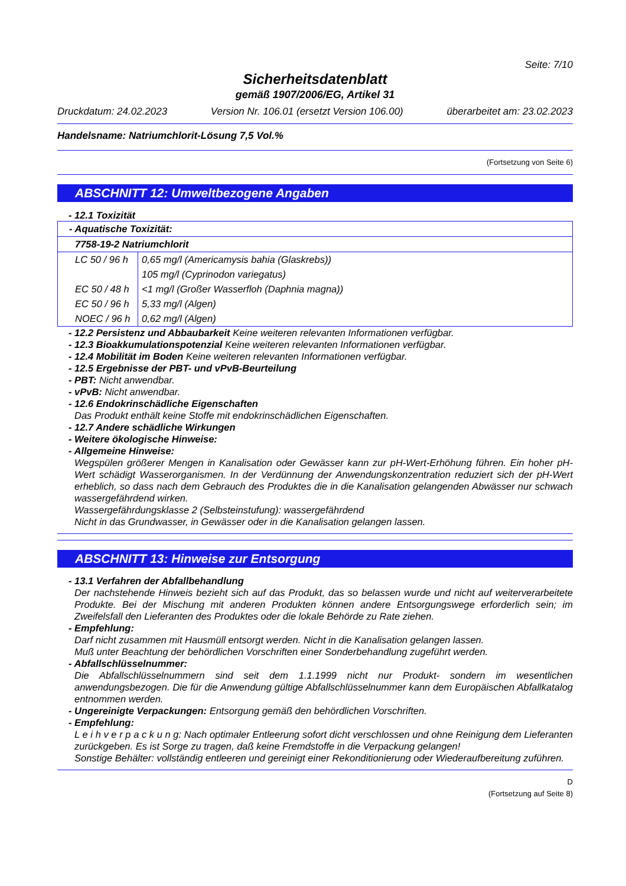Seite: 7/10
Sicherheitsdatenblatt
gemäß 1907/2006/EG, Artikel 31
Druckdatum: 24.02.2023 Version Nr. 106.01 (ersetzt Version 106.00) überarbeitet am: 23.02.2023
Handelsname: Natriumchlorit-Lösung 7,5 Vol.%
(Fortsetzung von Seite 6)
ABSCHNITT 12: Umweltbezogene Angaben
- 12.1 Toxizität
| - Aquatische Toxizität: | |
| 7758-19-2 Natriumchlorit | |
| LC 50 / 96 h | 0,65 mg/l (Americamysis bahia (Glaskrebs)) |
| | 105 mg/l (Cyprinodon variegatus) |
| EC 50 / 48 h | <1 mg/l (Großer Wasserfloh (Daphnia magna)) |
| EC 50 / 96 h | 5,33 mg/l (Algen) |
| NOEC / 96 h | 0,62 mg/l (Algen) |
- 12.2 Persistenz und Abbaubarkeit Keine weiteren relevanten Informationen verfügbar.
- 12.3 Bioakkumulationspotenzial Keine weiteren relevanten Informationen verfügbar.
- 12.4 Mobilität im Boden Keine weiteren relevanten Informationen verfügbar.
- 12.5 Ergebnisse der PBT- und vPvB-Beurteilung
- PBT: Nicht anwendbar.
- vPvB: Nicht anwendbar.
- 12.6 Endokrinschädliche Eigenschaften
Das Produkt enthält keine Stoffe mit endokrinschädlichen Eigenschaften.
- 12.7 Andere schädliche Wirkungen
- Weitere ökologische Hinweise:
- Allgemeine Hinweise:
Wegspülen größerer Mengen in Kanalisation oder Gewässer kann zur pH-Wert-Erhöhung führen. Ein hoher pH-Wert schädigt Wasserorganismen. In der Verdünnung der Anwendungskonzentration reduziert sich der pH-Wert erheblich, so dass nach dem Gebrauch des Produktes die in die Kanalisation gelangenden Abwässer nur schwach wassergefährdend wirken.
Wassergefährdungsklasse 2 (Selbsteinstufung): wassergefährdend
Nicht in das Grundwasser, in Gewässer oder in die Kanalisation gelangen lassen.
ABSCHNITT 13: Hinweise zur Entsorgung
- 13.1 Verfahren der Abfallbehandlung
Der nachstehende Hinweis bezieht sich auf das Produkt, das so belassen wurde und nicht auf weiterverarbeitete Produkte. Bei der Mischung mit anderen Produkten können andere Entsorgungswege erforderlich sein; im Zweifelsfall den Lieferanten des Produktes oder die lokale Behörde zu Rate ziehen.
- Empfehlung:
Darf nicht zusammen mit Hausmüll entsorgt werden. Nicht in die Kanalisation gelangen lassen.
Muß unter Beachtung der behördlichen Vorschriften einer Sonderbehandlung zugeführt werden.
- Abfallschlüsselnummer:
Die Abfallschlüsselnummern sind seit dem 1.1.1999 nicht nur Produkt- sondern im wesentlichen anwendungsbezogen. Die für die Anwendung gültige Abfallschlüsselnummer kann dem Europäischen Abfallkatalog entnommen werden.
- Ungereinigte Verpackungen: Entsorgung gemäß den behördlichen Vorschriften.
- Empfehlung:
L e i h v e r p a c k u n g: Nach optimaler Entleerung sofort dicht verschlossen und ohne Reinigung dem Lieferanten zurückgeben. Es ist Sorge zu tragen, daß keine Fremdstoffe in die Verpackung gelangen!
Sonstige Behälter: vollständig entleeren und gereinigt einer Rekonditionierung oder Wiederaufbereitung zuführen.
D
(Fortsetzung auf Seite 8)